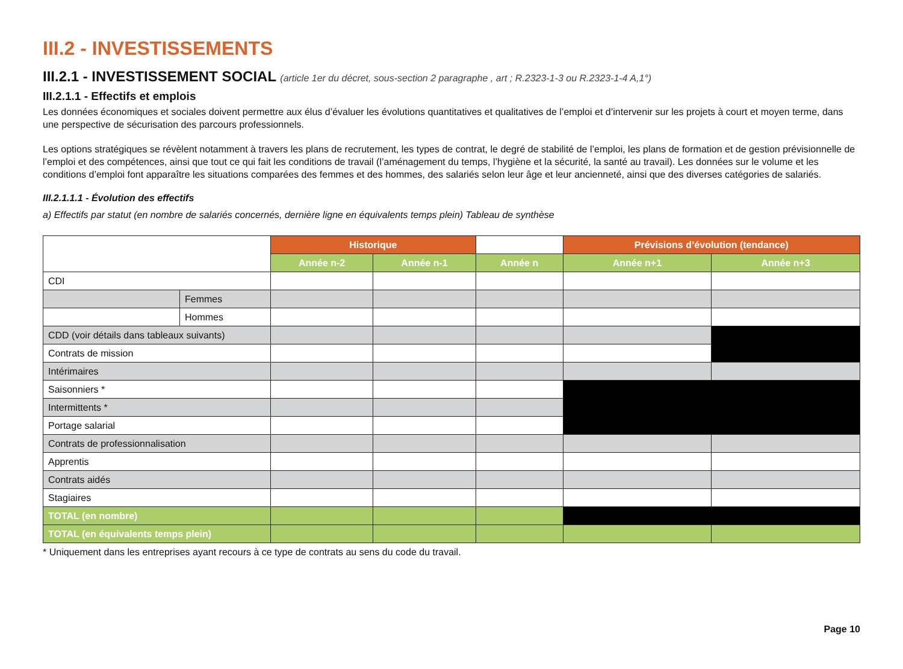III.2 - INVESTISSEMENTS
III.2.1 - INVESTISSEMENT SOCIAL (article 1er du décret, sous-section 2 paragraphe , art ; R.2323-1-3 ou R.2323-1-4 A,1°)
III.2.1.1 - Effectifs et emplois
Les données économiques et sociales doivent permettre aux élus d’évaluer les évolutions quantitatives et qualitatives de l’emploi et d’intervenir sur les projets à court et moyen terme, dans une perspective de sécurisation des parcours professionnels.
Les options stratégiques se révèlent notamment à travers les plans de recrutement, les types de contrat, le degré de stabilité de l’emploi, les plans de formation et de gestion prévisionnelle de l’emploi et des compétences, ainsi que tout ce qui fait les conditions de travail (l’aménagement du temps, l’hygiène et la sécurité, la santé au travail). Les données sur le volume et les conditions d’emploi font apparaître les situations comparées des femmes et des hommes, des salariés selon leur âge et leur ancienneté, ainsi que des diverses catégories de salariés.
III.2.1.1.1 - Évolution des effectifs
a) Effectifs par statut (en nombre de salariés concernés, dernière ligne en équivalents temps plein) Tableau de synthèse
| | | Historique | | | Prévisions d’évolution (tendance) | |
| | | Année n-2 | Année n-1 | Année n | Année n+1 | Année n+3 |
| CDI | | | | | | |
| | Femmes | | | | | |
| | Hommes | | | | | |
| CDD (voir détails dans tableaux suivants) | | | | | | |
| Contrats de mission | | | | | | |
| Intérimaires | | | | | | |
| Saisonniers * | | | | | | |
| Intermittents * | | | | | | |
| Portage salarial | | | | | | |
| Contrats de professionnalisation | | | | | | |
| Apprentis | | | | | | |
| Contrats aidés | | | | | | |
| Stagiaires | | | | | | |
| TOTAL (en nombre) | | | | | | |
| TOTAL (en équivalents temps plein) | | | | | | |
* Uniquement dans les entreprises ayant recours à ce type de contrats au sens du code du travail.
Page 10